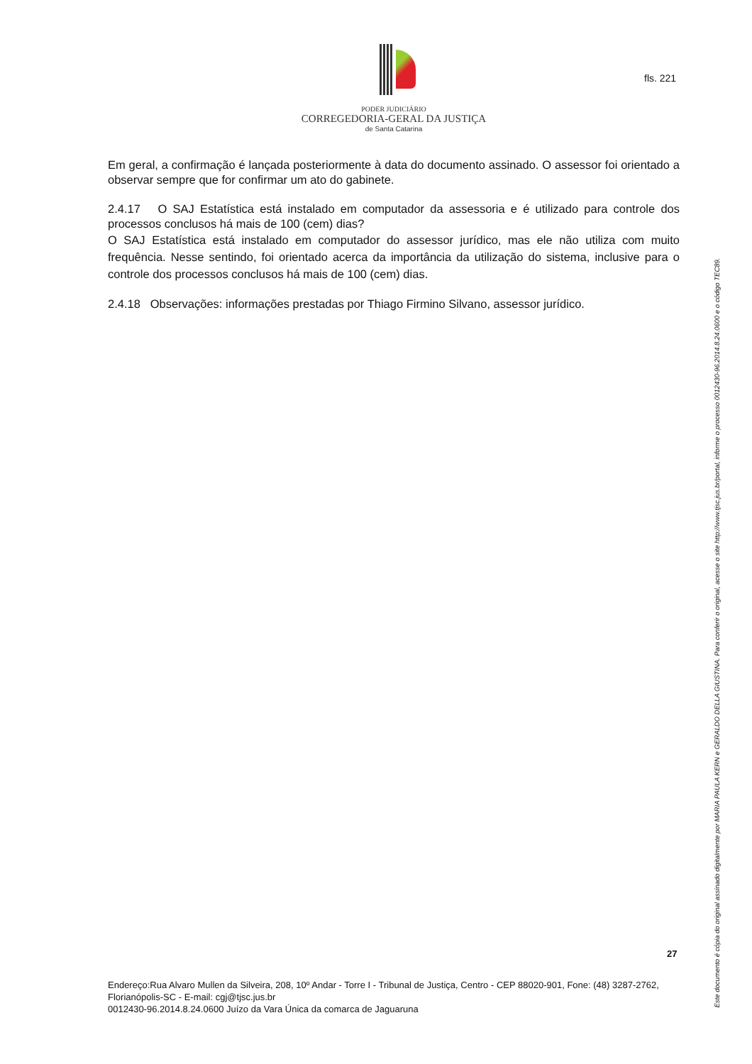PODER JUDICIÁRIO
CORREGEDORIA-GERAL DA JUSTIÇA
de Santa Catarina
fls. 221
Em geral, a confirmação é lançada posteriormente à data do documento assinado. O assessor foi orientado a observar sempre que for confirmar um ato do gabinete.
2.4.17 O SAJ Estatística está instalado em computador da assessoria e é utilizado para controle dos processos conclusos há mais de 100 (cem) dias?
O SAJ Estatística está instalado em computador do assessor jurídico, mas ele não utiliza com muito frequência. Nesse sentindo, foi orientado acerca da importância da utilização do sistema, inclusive para o controle dos processos conclusos há mais de 100 (cem) dias.
2.4.18 Observações: informações prestadas por Thiago Firmino Silvano, assessor jurídico.
27
Endereço:Rua Alvaro Mullen da Silveira, 208, 10º Andar - Torre I - Tribunal de Justiça, Centro - CEP 88020-901, Fone: (48) 3287-2762, Florianópolis-SC - E-mail: cgj@tjsc.jus.br
0012430-96.2014.8.24.0600 Juízo da Vara Única da comarca de Jaguaruna
Este documento é cópia do original assinado digitalmente por MARIA PAULA KERN e GERALDO DELLA GIUSTINA. Para conferir o original, acesse o site http://www.tjsc.jus.br/portal, informe o processo 0012430-96.2014.8.24.0600 e o código TEC89.